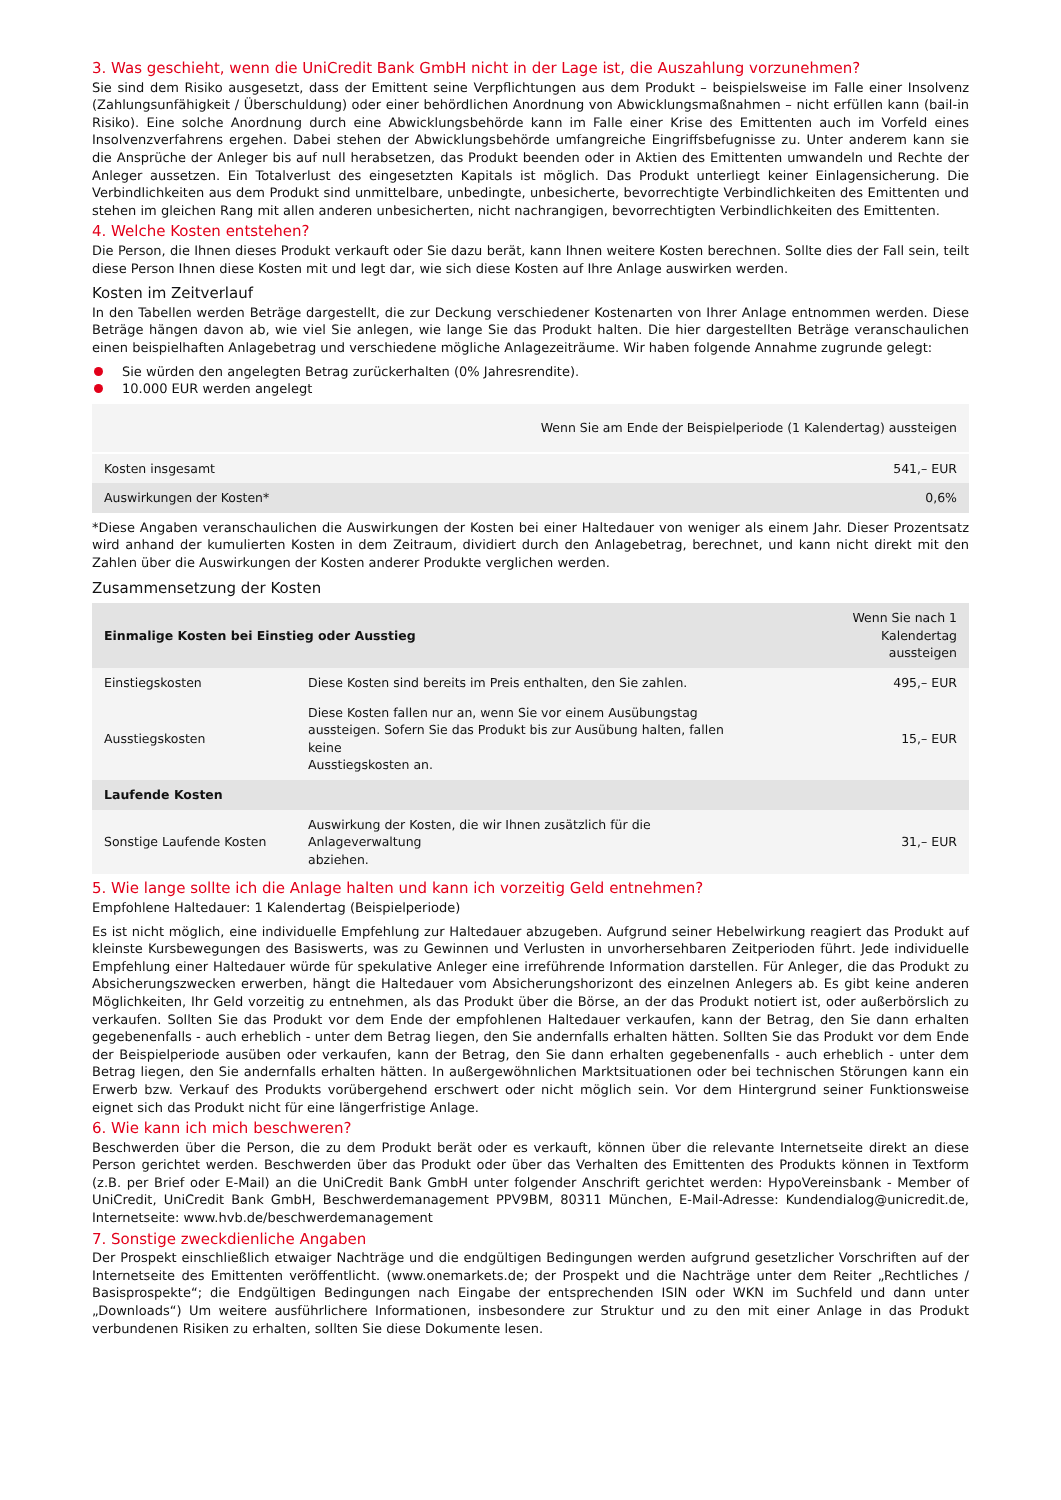3. Was geschieht, wenn die UniCredit Bank GmbH nicht in der Lage ist, die Auszahlung vorzunehmen?
Sie sind dem Risiko ausgesetzt, dass der Emittent seine Verpflichtungen aus dem Produkt – beispielsweise im Falle einer Insolvenz (Zahlungsunfähigkeit / Überschuldung) oder einer behördlichen Anordnung von Abwicklungsmaßnahmen – nicht erfüllen kann (bail-in Risiko). Eine solche Anordnung durch eine Abwicklungsbehörde kann im Falle einer Krise des Emittenten auch im Vorfeld eines Insolvenzverfahrens ergehen. Dabei stehen der Abwicklungsbehörde umfangreiche Eingriffsbefugnisse zu. Unter anderem kann sie die Ansprüche der Anleger bis auf null herabsetzen, das Produkt beenden oder in Aktien des Emittenten umwandeln und Rechte der Anleger aussetzen. Ein Totalverlust des eingesetzten Kapitals ist möglich. Das Produkt unterliegt keiner Einlagensicherung. Die Verbindlichkeiten aus dem Produkt sind unmittelbare, unbedingte, unbesicherte, bevorrechtigte Verbindlichkeiten des Emittenten und stehen im gleichen Rang mit allen anderen unbesicherten, nicht nachrangigen, bevorrechtigten Verbindlichkeiten des Emittenten.
4. Welche Kosten entstehen?
Die Person, die Ihnen dieses Produkt verkauft oder Sie dazu berät, kann Ihnen weitere Kosten berechnen. Sollte dies der Fall sein, teilt diese Person Ihnen diese Kosten mit und legt dar, wie sich diese Kosten auf Ihre Anlage auswirken werden.
Kosten im Zeitverlauf
In den Tabellen werden Beträge dargestellt, die zur Deckung verschiedener Kostenarten von Ihrer Anlage entnommen werden. Diese Beträge hängen davon ab, wie viel Sie anlegen, wie lange Sie das Produkt halten. Die hier dargestellten Beträge veranschaulichen einen beispielhaften Anlagebetrag und verschiedene mögliche Anlagezeiträume. Wir haben folgende Annahme zugrunde gelegt:
Sie würden den angelegten Betrag zurückerhalten (0% Jahresrendite).
10.000 EUR werden angelegt
| | Wenn Sie am Ende der Beispielperiode (1 Kalendertag) aussteigen |
| --- | --- |
| Kosten insgesamt | 541,– EUR |
| Auswirkungen der Kosten* | 0,6% |
*Diese Angaben veranschaulichen die Auswirkungen der Kosten bei einer Haltedauer von weniger als einem Jahr. Dieser Prozentsatz wird anhand der kumulierten Kosten in dem Zeitraum, dividiert durch den Anlagebetrag, berechnet, und kann nicht direkt mit den Zahlen über die Auswirkungen der Kosten anderer Produkte verglichen werden.
Zusammensetzung der Kosten
| Einmalige Kosten bei Einstieg oder Ausstieg | | Wenn Sie nach 1 Kalendertag aussteigen |
| --- | --- | --- |
| Einstiegskosten | Diese Kosten sind bereits im Preis enthalten, den Sie zahlen. | 495,– EUR |
| Ausstiegskosten | Diese Kosten fallen nur an, wenn Sie vor einem Ausübungstag aussteigen. Sofern Sie das Produkt bis zur Ausübung halten, fallen keine Ausstiegskosten an. | 15,– EUR |
| Laufende Kosten | | |
| Sonstige Laufende Kosten | Auswirkung der Kosten, die wir Ihnen zusätzlich für die Anlageverwaltung abziehen. | 31,– EUR |
5. Wie lange sollte ich die Anlage halten und kann ich vorzeitig Geld entnehmen?
Empfohlene Haltedauer: 1 Kalendertag (Beispielperiode)
Es ist nicht möglich, eine individuelle Empfehlung zur Haltedauer abzugeben. Aufgrund seiner Hebelwirkung reagiert das Produkt auf kleinste Kursbewegungen des Basiswerts, was zu Gewinnen und Verlusten in unvorhersehbaren Zeitperioden führt. Jede individuelle Empfehlung einer Haltedauer würde für spekulative Anleger eine irreführende Information darstellen. Für Anleger, die das Produkt zu Absicherungszwecken erwerben, hängt die Haltedauer vom Absicherungshorizont des einzelnen Anlegers ab. Es gibt keine anderen Möglichkeiten, Ihr Geld vorzeitig zu entnehmen, als das Produkt über die Börse, an der das Produkt notiert ist, oder außerbörslich zu verkaufen. Sollten Sie das Produkt vor dem Ende der empfohlenen Haltedauer verkaufen, kann der Betrag, den Sie dann erhalten gegebenenfalls - auch erheblich - unter dem Betrag liegen, den Sie andernfalls erhalten hätten. Sollten Sie das Produkt vor dem Ende der Beispielperiode ausüben oder verkaufen, kann der Betrag, den Sie dann erhalten gegebenenfalls - auch erheblich - unter dem Betrag liegen, den Sie andernfalls erhalten hätten. In außergewöhnlichen Marktsituationen oder bei technischen Störungen kann ein Erwerb bzw. Verkauf des Produkts vorübergehend erschwert oder nicht möglich sein. Vor dem Hintergrund seiner Funktionsweise eignet sich das Produkt nicht für eine längerfristige Anlage.
6. Wie kann ich mich beschweren?
Beschwerden über die Person, die zu dem Produkt berät oder es verkauft, können über die relevante Internetseite direkt an diese Person gerichtet werden. Beschwerden über das Produkt oder über das Verhalten des Emittenten des Produkts können in Textform (z.B. per Brief oder E-Mail) an die UniCredit Bank GmbH unter folgender Anschrift gerichtet werden: HypoVereinsbank - Member of UniCredit, UniCredit Bank GmbH, Beschwerdemanagement PPV9BM, 80311 München, E-Mail-Adresse: Kundendialog@unicredit.de, Internetseite: www.hvb.de/beschwerdemanagement
7. Sonstige zweckdienliche Angaben
Der Prospekt einschließlich etwaiger Nachträge und die endgültigen Bedingungen werden aufgrund gesetzlicher Vorschriften auf der Internetseite des Emittenten veröffentlicht. (www.onemarkets.de; der Prospekt und die Nachträge unter dem Reiter „Rechtliches / Basisprospekte“; die Endgültigen Bedingungen nach Eingabe der entsprechenden ISIN oder WKN im Suchfeld und dann unter „Downloads“) Um weitere ausführlichere Informationen, insbesondere zur Struktur und zu den mit einer Anlage in das Produkt verbundenen Risiken zu erhalten, sollten Sie diese Dokumente lesen.